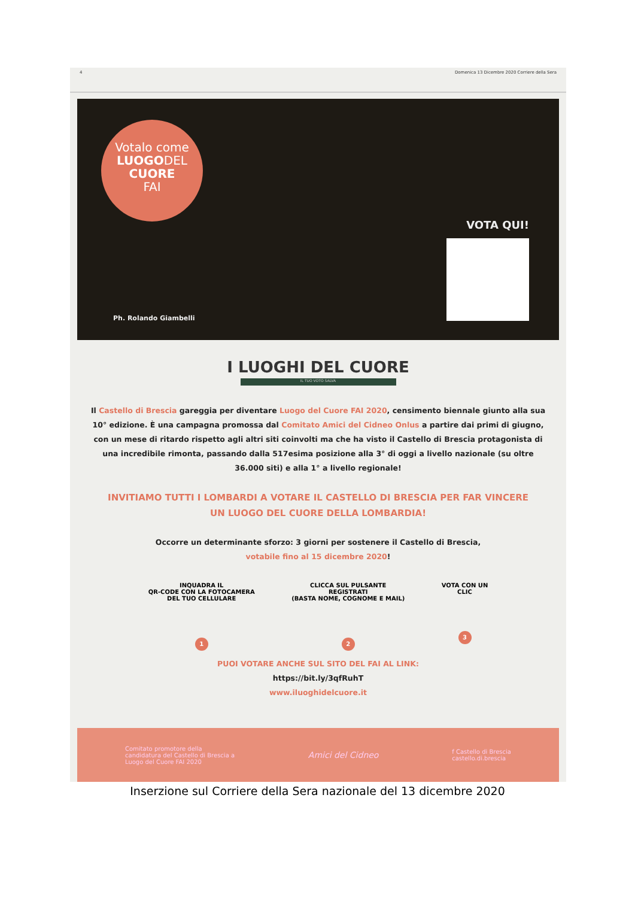4 Domenica 13 Dicembre 2020 Corriere della Sera
Votalo come
LUOGODEL
CUORE
FAI
VOTA QUI!
Ph. Rolando Giambelli
I LUOGHI DEL CUORE
IL TUO VOTO SALVA
Il Castello di Brescia gareggia per diventare Luogo del Cuore FAI 2020, censimento biennale giunto alla sua 10° edizione. È una campagna promossa dal Comitato Amici del Cidneo Onlus a partire dai primi di giugno, con un mese di ritardo rispetto agli altri siti coinvolti ma che ha visto il Castello di Brescia protagonista di una incredibile rimonta, passando dalla 517esima posizione alla 3° di oggi a livello nazionale (su oltre 36.000 siti) e alla 1° a livello regionale!
INVITIAMO TUTTI I LOMBARDI A VOTARE IL CASTELLO DI BRESCIA PER FAR VINCERE UN LUOGO DEL CUORE DELLA LOMBARDIA!
Occorre un determinante sforzo: 3 giorni per sostenere il Castello di Brescia,
votabile fino al 15 dicembre 2020!
INQUADRA IL
QR-CODE CON LA FOTOCAMERA
DEL TUO CELLULARE
1
CLICCA SUL PULSANTE
REGISTRATI
(BASTA NOME, COGNOME E MAIL)
2
VOTA CON UN
CLIC
3
PUOI VOTARE ANCHE SUL SITO DEL FAI AL LINK:
https://bit.ly/3qfRuhT
www.iluoghidelcuore.it
Comitato promotore della
candidatura del Castello di Brescia a
Luogo del Cuore FAI 2020 Amici del Cidneo f Castello di Brescia
castello.di.brescia
Inserzione sul Corriere della Sera nazionale del 13 dicembre 2020